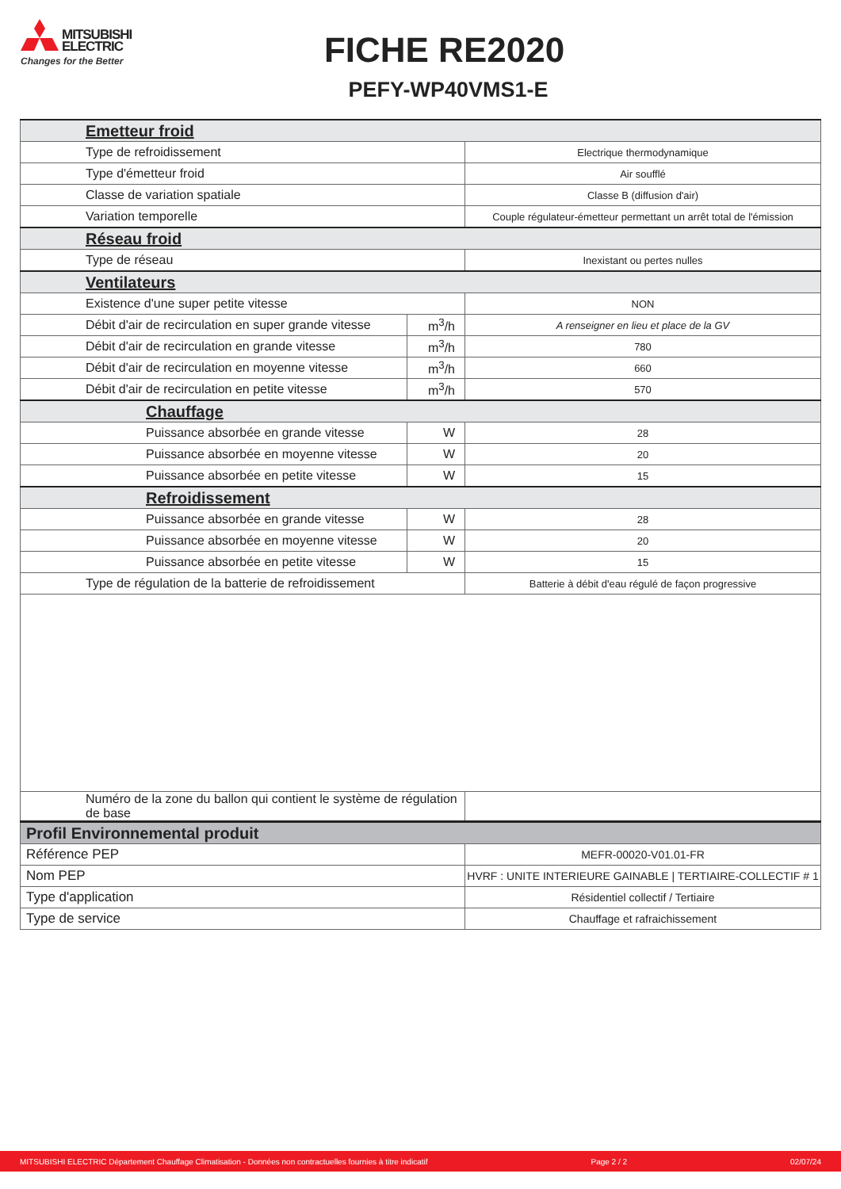MITSUBISHI
ELECTRIC
Changes for the Better
FICHE RE2020
PEFY-WP40VMS1-E
| Emetteur froid | | |
| Type de refroidissement | | Electrique thermodynamique |
| Type d'émetteur froid | | Air soufflé |
| Classe de variation spatiale | | Classe B (diffusion d'air) |
| Variation temporelle | | Couple régulateur-émetteur permettant un arrêt total de l'émission |
| Réseau froid | | |
| Type de réseau | | Inexistant ou pertes nulles |
| Ventilateurs | | |
| Existence d'une super petite vitesse | | NON |
| Débit d'air de recirculation en super grande vitesse | m<sup>3</sup>/h | A renseigner en lieu et place de la GV |
| Débit d'air de recirculation en grande vitesse | m<sup>3</sup>/h | 780 |
| Débit d'air de recirculation en moyenne vitesse | m<sup>3</sup>/h | 660 |
| Débit d'air de recirculation en petite vitesse | m<sup>3</sup>/h | 570 |
| Chauffage | | |
| Puissance absorbée en grande vitesse | W | 28 |
| Puissance absorbée en moyenne vitesse | W | 20 |
| Puissance absorbée en petite vitesse | W | 15 |
| Refroidissement | | |
| Puissance absorbée en grande vitesse | W | 28 |
| Puissance absorbée en moyenne vitesse | W | 20 |
| Puissance absorbée en petite vitesse | W | 15 |
| Type de régulation de la batterie de refroidissement | | Batterie à débit d'eau régulé de façon progressive |
| Numéro de la zone du ballon qui contient le système de régulation de base | | |
| Profil Environnemental produit | | |
| Référence PEP | | MEFR-00020-V01.01-FR |
| Nom PEP | | HVRF : UNITE INTERIEURE GAINABLE / TERTIAIRE-COLLECTIF # 1 |
| Type d'application | | Résidentiel collectif / Tertiaire |
| Type de service | | Chauffage et rafraichissement |
MITSUBISHI ELECTRIC Département Chauffage Climatisation - Données non contractuelles fournies à titre indicatif Page 2 / 2 02/07/24